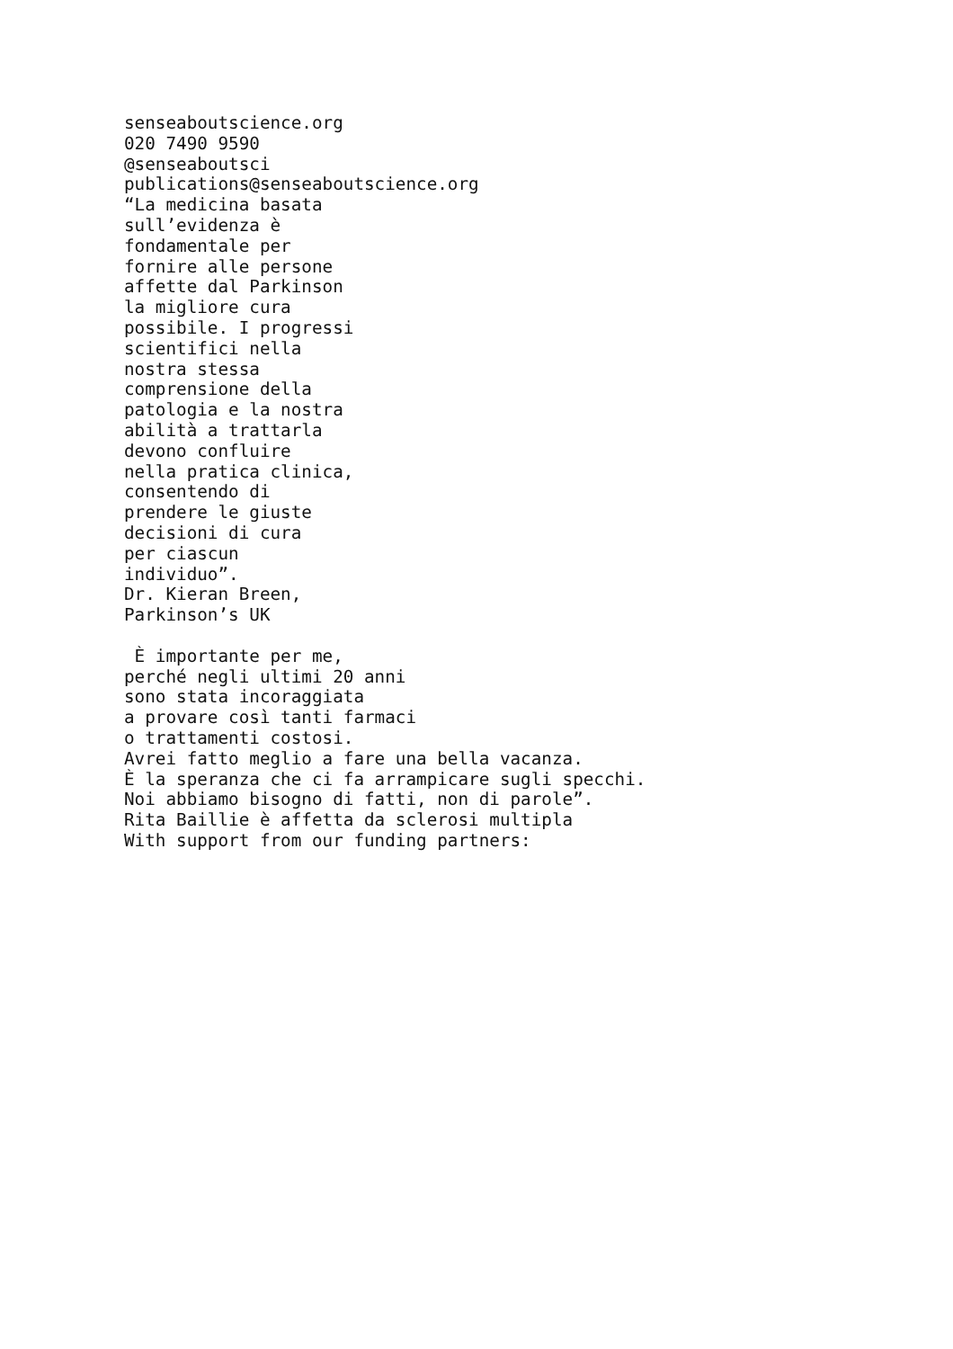senseaboutscience.org
020 7490 9590
@senseaboutsci
publications@senseaboutscience.org
“La medicina basata
sull’evidenza è
fondamentale per
fornire alle persone
affette dal Parkinson
la migliore cura
possibile. I progressi
scientifici nella
nostra stessa
comprensione della
patologia e la nostra
abilità a trattarla
devono confluire
nella pratica clinica,
consentendo di
prendere le giuste
decisioni di cura
per ciascun
individuo”.
Dr. Kieran Breen,
Parkinson’s UK

 È importante per me,
perché negli ultimi 20 anni
sono stata incoraggiata
a provare così tanti farmaci
o trattamenti costosi.
Avrei fatto meglio a fare una bella vacanza.
È la speranza che ci fa arrampicare sugli specchi.
Noi abbiamo bisogno di fatti, non di parole”.
Rita Baillie è affetta da sclerosi multipla
With support from our funding partners: